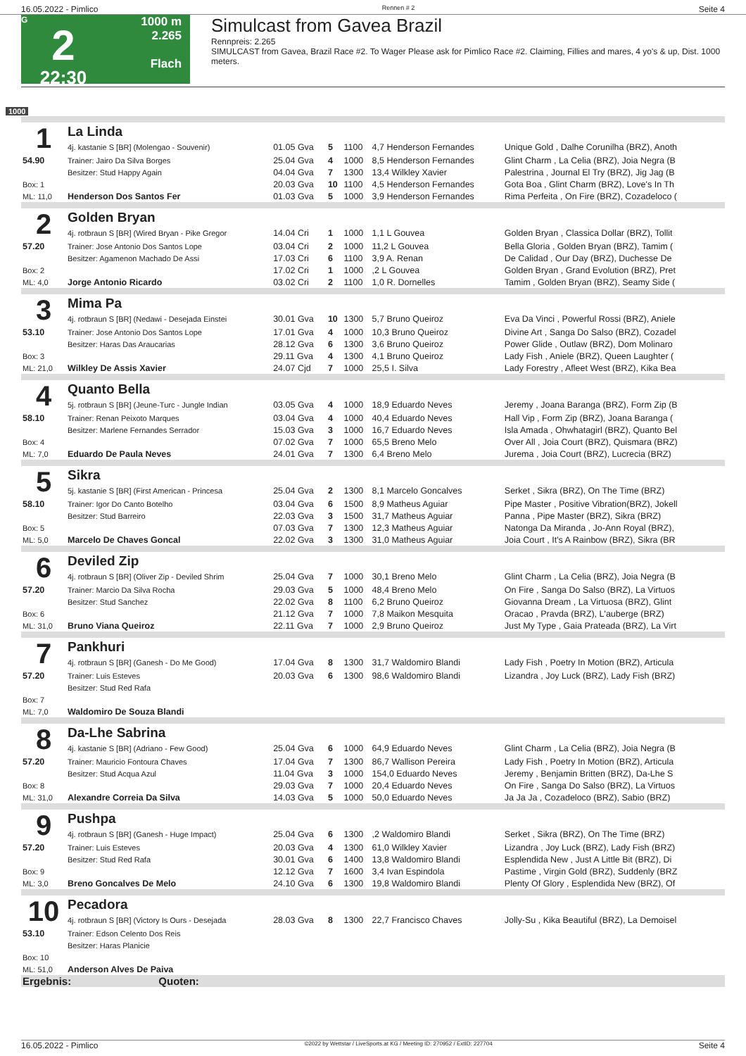16.05.2022 - Pimlico Rennen # 2 Seite 4
G
2
22:30
1000 m
2.265
Flach
Simulcast from Gavea Brazil
Rennpreis: 2.265
SIMULCAST from Gavea, Brazil Race #2. To Wager Please ask for Pimlico Race #2. Claiming, Fillies and mares, 4 yo's & up, Dist. 1000 meters.
1000
| 1 | La Linda | | | | | |
| | 4j. kastanie S [BR] (Molengao - Souvenir) | 01.05 Gva | 5 | 1100 | 4,7 Henderson Fernandes | Unique Gold , Dalhe Corunilha (BRZ), Anoth |
| 54.90 | Trainer: Jairo Da Silva Borges | 25.04 Gva | 4 | 1000 | 8,5 Henderson Fernandes | Glint Charm , La Celia (BRZ), Joia Negra (B |
| | Besitzer: Stud Happy Again | 04.04 Gva | 7 | 1300 | 13,4 Wilkley Xavier | Palestrina , Journal El Try (BRZ), Jig Jag (B |
| Box: 1 | | 20.03 Gva | 10 | 1100 | 4,5 Henderson Fernandes | Gota Boa , Glint Charm (BRZ), Love's In Th |
| ML: 11,0 | Henderson Dos Santos Fer | 01.03 Gva | 5 | 1000 | 3,9 Henderson Fernandes | Rima Perfeita , On Fire (BRZ), Cozadeloco ( |
| 2 | Golden Bryan | | | | | |
| | 4j. rotbraun S [BR] (Wired Bryan - Pike Gregor | 14.04 Cri | 1 | 1000 | 1,1 L Gouvea | Golden Bryan , Classica Dollar (BRZ), Tollit |
| 57.20 | Trainer: Jose Antonio Dos Santos Lope | 03.04 Cri | 2 | 1000 | 11,2 L Gouvea | Bella Gloria , Golden Bryan (BRZ), Tamim ( |
| | Besitzer: Agamenon Machado De Assi | 17.03 Cri | 6 | 1100 | 3,9 A. Renan | De Calidad , Our Day (BRZ), Duchesse De |
| Box: 2 | | 17.02 Cri | 1 | 1000 | ,2 L Gouvea | Golden Bryan , Grand Evolution (BRZ), Pret |
| ML: 4,0 | Jorge Antonio Ricardo | 03.02 Cri | 2 | 1100 | 1,0 R. Dornelles | Tamim , Golden Bryan (BRZ), Seamy Side ( |
| 3 | Mima Pa | | | | | |
| | 4j. rotbraun S [BR] (Nedawi - Desejada Einstei | 30.01 Gva | 10 | 1300 | 5,7 Bruno Queiroz | Eva Da Vinci , Powerful Rossi (BRZ), Aniele |
| 53.10 | Trainer: Jose Antonio Dos Santos Lope | 17.01 Gva | 4 | 1000 | 10,3 Bruno Queiroz | Divine Art , Sanga Do Salso (BRZ), Cozadel |
| | Besitzer: Haras Das Araucarias | 28.12 Gva | 6 | 1300 | 3,6 Bruno Queiroz | Power Glide , Outlaw (BRZ), Dom Molinaro |
| Box: 3 | | 29.11 Gva | 4 | 1300 | 4,1 Bruno Queiroz | Lady Fish , Aniele (BRZ), Queen Laughter ( |
| ML: 21,0 | Wilkley De Assis Xavier | 24.07 Cjd | 7 | 1000 | 25,5 I. Silva | Lady Forestry , Afleet West (BRZ), Kika Bea |
| 4 | Quanto Bella | | | | | |
| | 5j. rotbraun S [BR] (Jeune-Turc - Jungle Indian | 03.05 Gva | 4 | 1000 | 18,9 Eduardo Neves | Jeremy , Joana Baranga (BRZ), Form Zip (B |
| 58.10 | Trainer: Renan Peixoto Marques | 03.04 Gva | 4 | 1000 | 40,4 Eduardo Neves | Hall Vip , Form Zip (BRZ), Joana Baranga ( |
| | Besitzer: Marlene Fernandes Serrador | 15.03 Gva | 3 | 1000 | 16,7 Eduardo Neves | Isla Amada , Ohwhatagirl (BRZ), Quanto Bel |
| Box: 4 | | 07.02 Gva | 7 | 1000 | 65,5 Breno Melo | Over All , Joia Court (BRZ), Quismara (BRZ) |
| ML: 7,0 | Eduardo De Paula Neves | 24.01 Gva | 7 | 1300 | 6,4 Breno Melo | Jurema , Joia Court (BRZ), Lucrecia (BRZ) |
| 5 | Sikra | | | | | |
| | 5j. kastanie S [BR] (First American - Princesa | 25.04 Gva | 2 | 1300 | 8,1 Marcelo Goncalves | Serket , Sikra (BRZ), On The Time (BRZ) |
| 58.10 | Trainer: Igor Do Canto Botelho | 03.04 Gva | 6 | 1500 | 8,9 Matheus Aguiar | Pipe Master , Positive Vibration(BRZ), Jokell |
| | Besitzer: Stud Barreiro | 22.03 Gva | 3 | 1500 | 31,7 Matheus Aguiar | Panna , Pipe Master (BRZ), Sikra (BRZ) |
| Box: 5 | | 07.03 Gva | 7 | 1300 | 12,3 Matheus Aguiar | Natonga Da Miranda , Jo-Ann Royal (BRZ), |
| ML: 5,0 | Marcelo De Chaves Goncal | 22.02 Gva | 3 | 1300 | 31,0 Matheus Aguiar | Joia Court , It's A Rainbow (BRZ), Sikra (BR |
| 6 | Deviled Zip | | | | | |
| | 4j. rotbraun S [BR] (Oliver Zip - Deviled Shrim | 25.04 Gva | 7 | 1000 | 30,1 Breno Melo | Glint Charm , La Celia (BRZ), Joia Negra (B |
| 57.20 | Trainer: Marcio Da Silva Rocha | 29.03 Gva | 5 | 1000 | 48,4 Breno Melo | On Fire , Sanga Do Salso (BRZ), La Virtuos |
| | Besitzer: Stud Sanchez | 22.02 Gva | 8 | 1100 | 6,2 Bruno Queiroz | Giovanna Dream , La Virtuosa (BRZ), Glint |
| Box: 6 | | 21.12 Gva | 7 | 1000 | 7,8 Maikon Mesquita | Oracao , Pravda (BRZ), L'auberge (BRZ) |
| ML: 31,0 | Bruno Viana Queiroz | 22.11 Gva | 7 | 1000 | 2,9 Bruno Queiroz | Just My Type , Gaia Prateada (BRZ), La Virt |
| 7 | Pankhuri | | | | | |
| | 4j. rotbraun S [BR] (Ganesh - Do Me Good) | 17.04 Gva | 8 | 1300 | 31,7 Waldomiro Blandi | Lady Fish , Poetry In Motion (BRZ), Articula |
| 57.20 | Trainer: Luis Esteves | 20.03 Gva | 6 | 1300 | 98,6 Waldomiro Blandi | Lizandra , Joy Luck (BRZ), Lady Fish (BRZ) |
| | Besitzer: Stud Red Rafa | | | | | |
| Box: 7 | | | | | | |
| ML: 7,0 | Waldomiro De Souza Blandi | | | | | |
| 8 | Da-Lhe Sabrina | | | | | |
| | 4j. kastanie S [BR] (Adriano - Few Good) | 25.04 Gva | 6 | 1000 | 64,9 Eduardo Neves | Glint Charm , La Celia (BRZ), Joia Negra (B |
| 57.20 | Trainer: Mauricio Fontoura Chaves | 17.04 Gva | 7 | 1300 | 86,7 Wallison Pereira | Lady Fish , Poetry In Motion (BRZ), Articula |
| | Besitzer: Stud Acqua Azul | 11.04 Gva | 3 | 1000 | 154,0 Eduardo Neves | Jeremy , Benjamin Britten (BRZ), Da-Lhe S |
| Box: 8 | | 29.03 Gva | 7 | 1000 | 20,4 Eduardo Neves | On Fire , Sanga Do Salso (BRZ), La Virtuos |
| ML: 31,0 | Alexandre Correia Da Silva | 14.03 Gva | 5 | 1000 | 50,0 Eduardo Neves | Ja Ja Ja , Cozadeloco (BRZ), Sabio (BRZ) |
| 9 | Pushpa | | | | | |
| | 4j. rotbraun S [BR] (Ganesh - Huge Impact) | 25.04 Gva | 6 | 1300 | ,2 Waldomiro Blandi | Serket , Sikra (BRZ), On The Time (BRZ) |
| 57.20 | Trainer: Luis Esteves | 20.03 Gva | 4 | 1300 | 61,0 Wilkley Xavier | Lizandra , Joy Luck (BRZ), Lady Fish (BRZ) |
| | Besitzer: Stud Red Rafa | 30.01 Gva | 6 | 1400 | 13,8 Waldomiro Blandi | Esplendida New , Just A Little Bit (BRZ), Di |
| Box: 9 | | 12.12 Gva | 7 | 1600 | 3,4 Ivan Espindola | Pastime , Virgin Gold (BRZ), Suddenly (BRZ |
| ML: 3,0 | Breno Goncalves De Melo | 24.10 Gva | 6 | 1300 | 19,8 Waldomiro Blandi | Plenty Of Glory , Esplendida New (BRZ), Of |
| 10 | Pecadora | | | | | |
| | 4j. rotbraun S [BR] (Victory Is Ours - Desejada | 28.03 Gva | 8 | 1300 | 22,7 Francisco Chaves | Jolly-Su , Kika Beautiful (BRZ), La Demoisel |
| 53.10 | Trainer: Edson Celento Dos Reis | | | | | |
| | Besitzer: Haras Planicie | | | | | |
| Box: 10 | | | | | | |
| ML: 51,0 | Anderson Alves De Paiva | | | | | |
| Ergebnis: Quoten: | | | | | | |
16.05.2022 - Pimlico ©2022 by Wettstar / LiveSports.at KG / Meeting ID: 270952 / ExtID: 227704 Seite 4